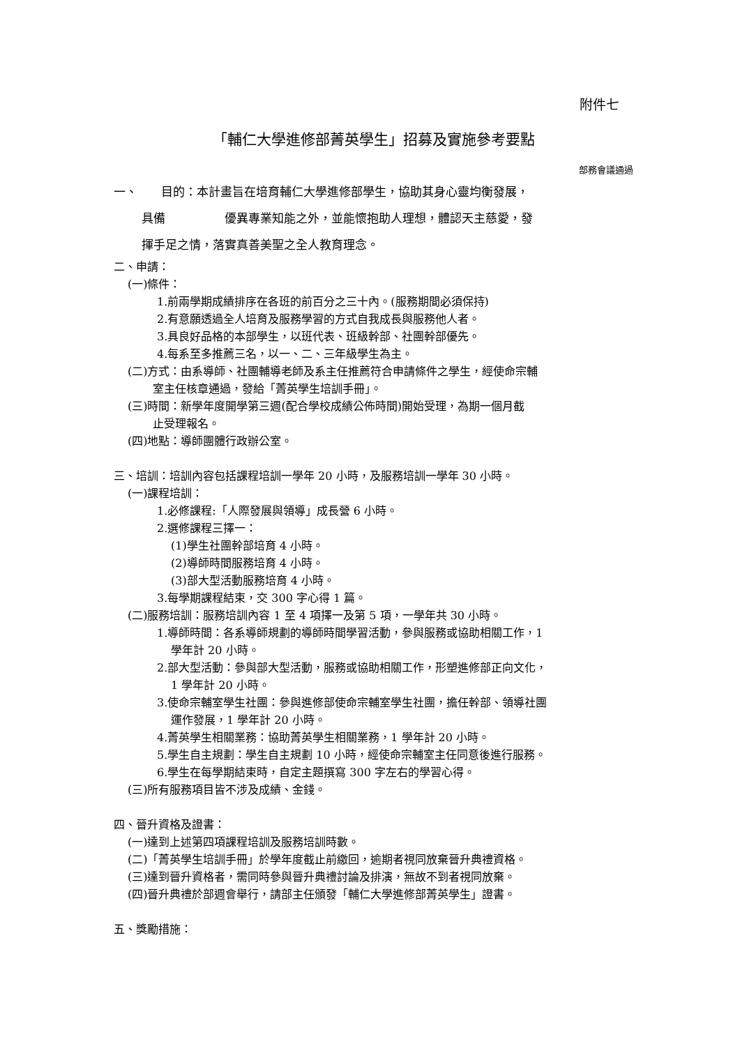附件七
「輔仁大學進修部菁英學生」招募及實施參考要點
部務會議通過
一、　　目的：本計畫旨在培育輔仁大學進修部學生，協助其身心靈均衡發展，
具備　　　　　優異專業知能之外，並能懷抱助人理想，體認天主慈愛，發
揮手足之情，落實真善美聖之全人教育理念。
二、申請：
(一)條件：
1.前兩學期成績排序在各班的前百分之三十內。(服務期間必須保持)
2.有意願透過全人培育及服務學習的方式自我成長與服務他人者。
3.具良好品格的本部學生，以班代表、班級幹部、社團幹部優先。
4.每系至多推薦三名，以一、二、三年級學生為主。
(二)方式：由系導師、社團輔導老師及系主任推薦符合申請條件之學生，經使命宗輔
室主任核章通過，發給「菁英學生培訓手冊」。
(三)時間：新學年度開學第三週(配合學校成績公佈時間)開始受理，為期一個月截
止受理報名。
(四)地點：導師團體行政辦公室。
三、培訓：培訓內容包括課程培訓一學年 20 小時，及服務培訓一學年 30 小時。
(一)課程培訓：
1.必修課程:「人際發展與領導」成長營 6 小時。
2.選修課程三擇一：
(1)學生社團幹部培育 4 小時。
(2)導師時間服務培育 4 小時。
(3)部大型活動服務培育 4 小時。
3.每學期課程結束，交 300 字心得 1 篇。
(二)服務培訓：服務培訓內容 1 至 4 項擇一及第 5 項，一學年共 30 小時。
1.導師時間：各系導師規劃的導師時間學習活動，參與服務或協助相關工作，1
學年計 20 小時。
2.部大型活動：參與部大型活動，服務或協助相關工作，形塑進修部正向文化，
1 學年計 20 小時。
3.使命宗輔室學生社團：參與進修部使命宗輔室學生社團，擔任幹部、領導社團
運作發展，1 學年計 20 小時。
4.菁英學生相關業務：協助菁英學生相關業務，1 學年計 20 小時。
5.學生自主規劃：學生自主規劃 10 小時，經使命宗輔室主任同意後進行服務。
6.學生在每學期結束時，自定主題撰寫 300 字左右的學習心得。
(三)所有服務項目皆不涉及成績、金錢。
四、晉升資格及證書：
(一)達到上述第四項課程培訓及服務培訓時數。
(二)「菁英學生培訓手冊」於學年度截止前繳回，逾期者視同放棄晉升典禮資格。
(三)達到晉升資格者，需同時參與晉升典禮討論及排演，無故不到者視同放棄。
(四)晉升典禮於部週會舉行，請部主任頒發「輔仁大學進修部菁英學生」證書。
五、獎勵措施：